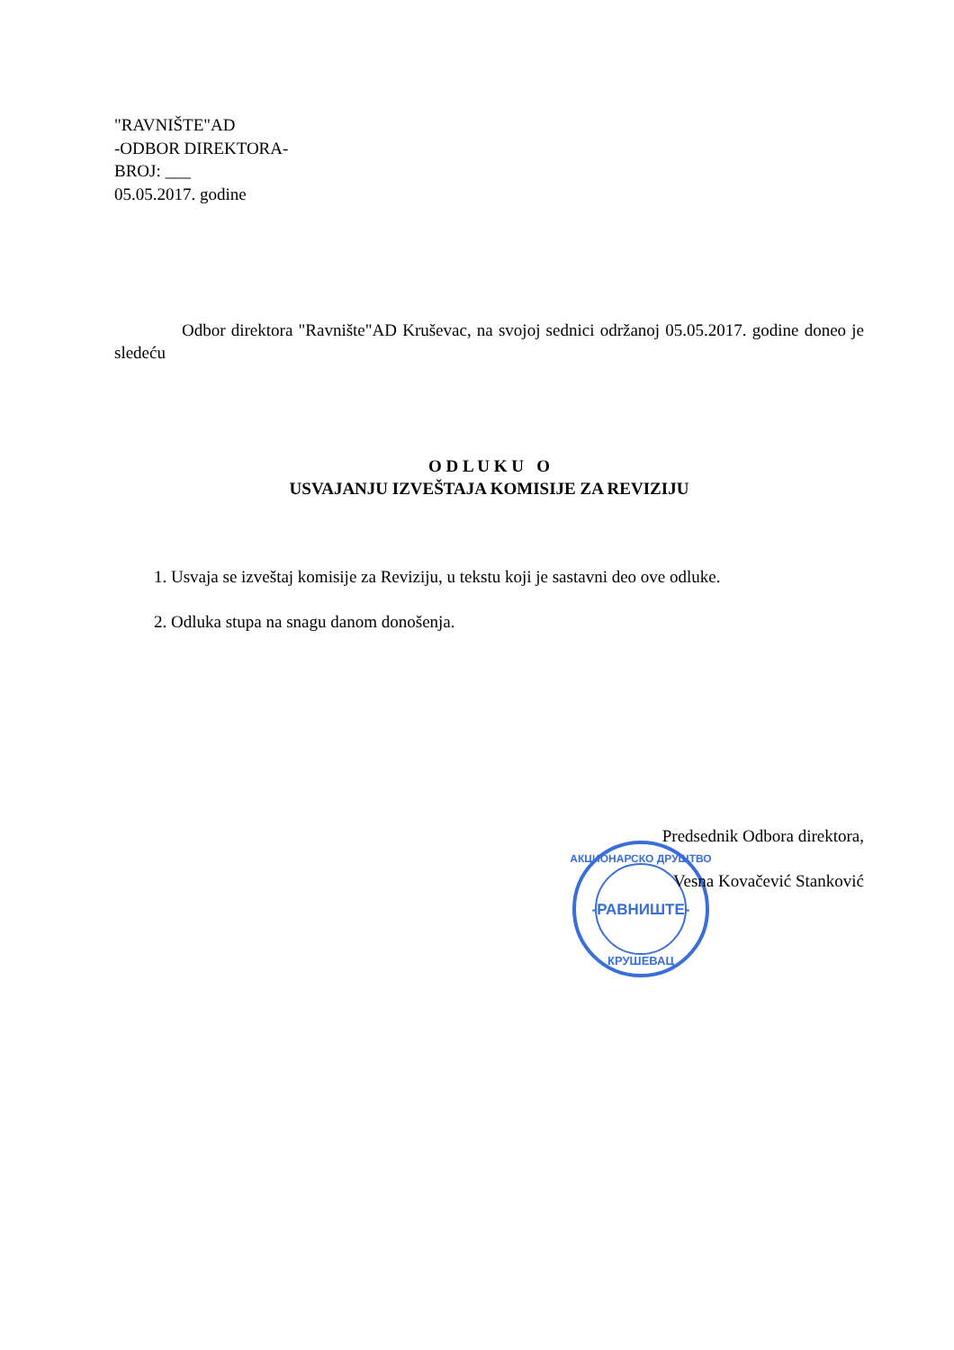"RAVNIŠTE"AD
-ODBOR DIREKTORA-
BROJ: ___
05.05.2017. godine
Odbor direktora "Ravnište"AD Kruševac, na svojoj sednici održanoj 05.05.2017. godine doneo je sledeću
O D L U K U O
USVAJANJU IZVEŠTAJA KOMISIJE ZA REVIZIJU
1. Usvaja se izveštaj komisije za Reviziju, u tekstu koji je sastavni deo ove odluke.
2. Odluka stupa na snagu danom donošenja.
-РАВНИШТЕ-
АКЦИОНАРСКО ДРУШТВО
КРУШЕВАЦ
Predsednik Odbora direktora,
Vesna Kovačević Stanković